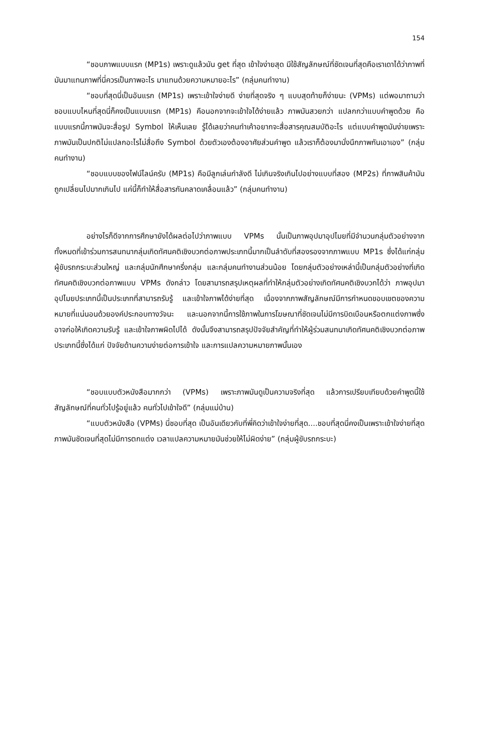154
“ชอบภาพแบบแรก (MP1s) เพราะดูแล้วมัน get ที่สุด เข้าใจง่ายสุด มีใช้สัญลักษณ์ที่ชัดเจนที่สุดคือเราเดาได้ว่าภาพที่มันมาแทนภาพที่นี่ควรเป็นภาพอะไร มาแทนด้วยความหมายอะไร” (กลุ่มคนทำงาน)
“ชอบที่สุดนี่เป็นอันแรก (MP1s) เพราะเข้าใจง่ายดี ง่ายที่สุดจริง ๆ แบบสุดท้ายก็ง่ายนะ (VPMs) แต่พอมาถามว่าชอบแบบไหนที่สุดนี่ก็คงเป็นแบบแรก (MP1s) คือนอกจากจะเข้าใจได้ง่ายแล้ว ภาพมันสวยกว่า แปลกกว่าแบบคำพูดด้วย คือแบบแรกนี้ภาพมันจะสื่อรูป Symbol ให้เห็นเลย รู้ได้เลยว่าคนทำเค้าอยากจะสื่อสารคุณสมบัติอะไร แต่แบบคำพูดมันง่ายเพราะภาพมันเป็นปกติไม่แปลกอะไรไม่สื่อถึง Symbol ด้วยตัวเองต้องอาศัยส่วนคำพูด แล้วเราก็ต้องมานั่งนึกภาพกันเอาเอง” (กลุ่มคนทำงาน)
“ชอบแบบของไฟน์ไลน์ครับ (MP1s) คือมีลูกเล่นกำลังดี ไม่เกินจริงเกินไปอย่างแบบที่สอง (MP2s) ที่ภาพสินค้ามันถูกเปลี่ยนไปมากเกินไป แค่นี้ก็ทำให้สื่อสารกันคลาดเคลื่อนแล้ว” (กลุ่มคนทำงาน)
อย่างไรก็ดีจากการศึกษายังได้ผลต่อไปว่าภาพแบบ VPMs นั้นเป็นภาพอุปมาอุปไมยที่มีจำนวนกลุ่มตัวอย่างจากทั้งหมดที่เข้าร่วมการสนทนากลุ่มเกิดทัศนคติเชิงบวกต่อภาพประเภทนี้มากเป็นลำดับที่สองรองจากภาพแบบ MP1s ซึ่งได้แก่กลุ่มผู้ขับรถกระบะส่วนใหญ่ และกลุ่มนักศึกษาครึ่งกลุ่ม และกลุ่มคนทำงานส่วนน้อย โดยกลุ่มตัวอย่างเหล่านี้เป็นกลุ่มตัวอย่างที่เกิดทัศนคติเชิงบวกต่อภาพแบบ VPMs ดังกล่าว โดยสามารถสรุปเหตุผลที่ทำให้กลุ่มตัวอย่างเกิดทัศนคติเชิงบวกได้ว่า ภาพอุปมาอุปไมยประเภทนี้เป็นประเภทที่สามารถรับรู้ และเข้าใจภาพได้ง่ายที่สุด เนื่องจากภาพสัญลักษณ์มีการกำหนดขอบเขตของความหมายที่แน่นอนด้วยองค์ประกอบทางวัจนะ และนอกจากนี้การใช้ภาพในการโฆษณาที่ชัดเจนไม่มีการบิดเบือนหรือตกแต่งภาพซึ่งอาจก่อให้เกิดความรับรู้ และเข้าใจภาพผิดไปได้ ดังนั้นจึงสามารถสรุปปัจจัยสำคัญที่ทำให้ผู้ร่วมสนทนาเกิดทัศนคติเชิงบวกต่อภาพประเภทนี้ซึ่งได้แก่ ปัจจัยด้านความง่ายต่อการเข้าใจ และการแปลความหมายภาพนั้นเอง
“ชอบแบบตัวหนังสือมากกว่า (VPMs) เพราะภาพมันดูเป็นความจริงที่สุด แล้วการเปรียบเทียบด้วยคำพูดนี้ใช้สัญลักษณ์ที่คนทั่วไปรู้อยู่แล้ว คนทั่วไปเข้าใจดี” (กลุ่มแม่บ้าน)
“แบบตัวหนังสือ (VPMs) นี่ชอบที่สุด เป็นอันเดียวกับที่พี่คิดว่าเข้าใจง่ายที่สุด....ชอบที่สุดนี่คงเป็นเพราะเข้าใจง่ายที่สุด ภาพมันชัดเจนที่สุดไม่มีการตกแต่ง เวลาแปลความหมายมันช่วยให้ไม่ผิดง่าย” (กลุ่มผู้ขับรถกระบะ)